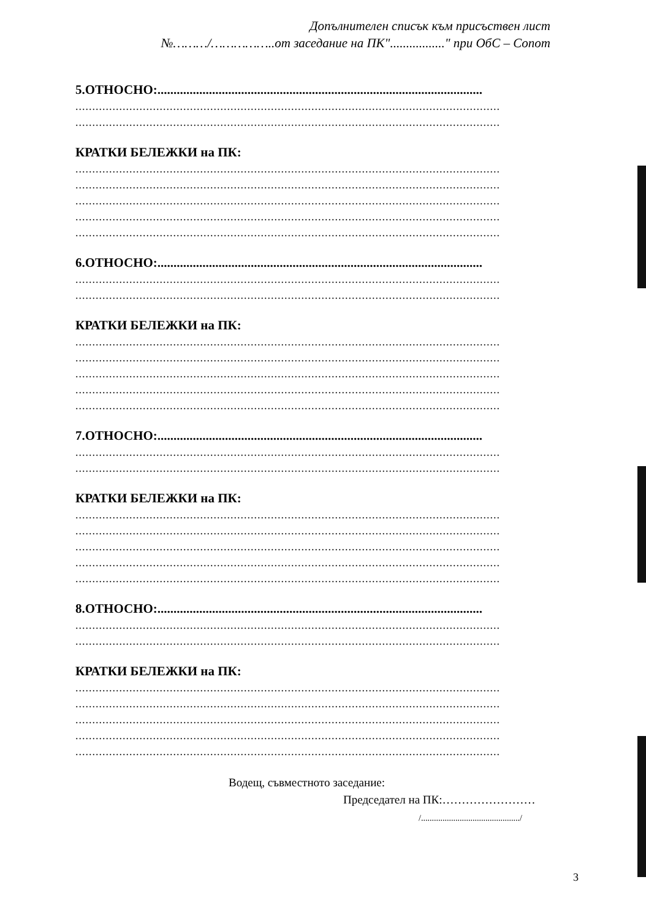Допълнителен списък към присъствен лист
№………/……………..от заседание на ПК"................." при ОбС – Сопот
5.ОТНОСНО:.....................................................................................................
..............................................................................................................................
..............................................................................................................................
КРАТКИ БЕЛЕЖКИ на ПК:
..............................................................................................................................
..............................................................................................................................
..............................................................................................................................
..............................................................................................................................
..............................................................................................................................
6.ОТНОСНО:.....................................................................................................
..............................................................................................................................
..............................................................................................................................
КРАТКИ БЕЛЕЖКИ на ПК:
..............................................................................................................................
..............................................................................................................................
..............................................................................................................................
..............................................................................................................................
..............................................................................................................................
7.ОТНОСНО:.....................................................................................................
..............................................................................................................................
..............................................................................................................................
КРАТКИ БЕЛЕЖКИ на ПК:
..............................................................................................................................
..............................................................................................................................
..............................................................................................................................
..............................................................................................................................
..............................................................................................................................
8.ОТНОСНО:.....................................................................................................
..............................................................................................................................
..............................................................................................................................
КРАТКИ БЕЛЕЖКИ на ПК:
..............................................................................................................................
..............................................................................................................................
..............................................................................................................................
..............................................................................................................................
..............................................................................................................................
Водещ, съвместното заседание:
Председател на ПК:……………………
/............................................../
3